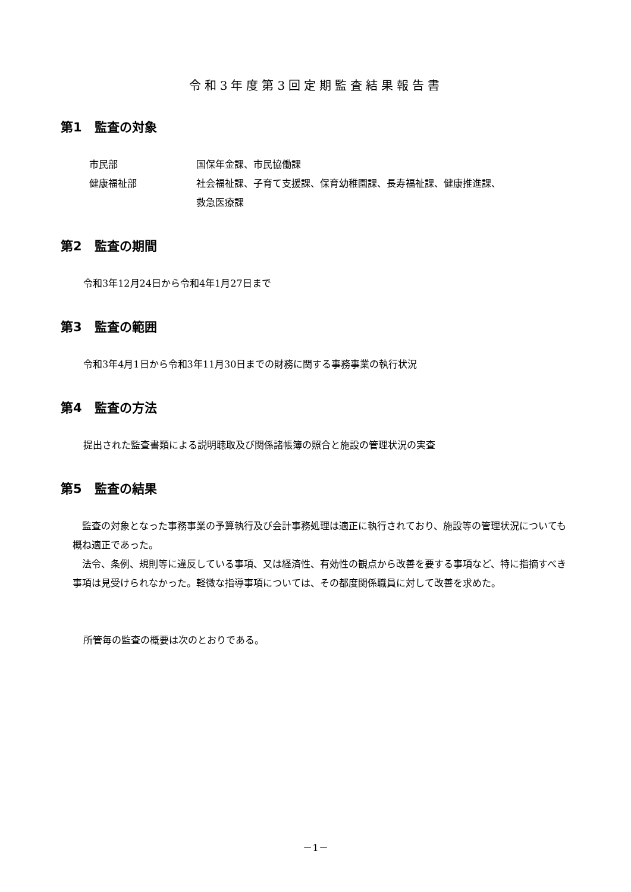令和3年度第3回定期監査結果報告書
第1　監査の対象
| 市民部 | 国保年金課、市民協働課 |
| 健康福祉部 | 社会福祉課、子育て支援課、保育幼稚園課、長寿福祉課、健康推進課、 救急医療課 |
第2　監査の期間
令和3年12月24日から令和4年1月27日まで
第3　監査の範囲
令和3年4月1日から令和3年11月30日までの財務に関する事務事業の執行状況
第4　監査の方法
提出された監査書類による説明聴取及び関係諸帳簿の照合と施設の管理状況の実査
第5　監査の結果
　監査の対象となった事務事業の予算執行及び会計事務処理は適正に執行されており、施設等の管理状況についても概ね適正であった。
　法令、条例、規則等に違反している事項、又は経済性、有効性の観点から改善を要する事項など、特に指摘すべき事項は見受けられなかった。軽微な指導事項については、その都度関係職員に対して改善を求めた。
所管毎の監査の概要は次のとおりである。
－1－